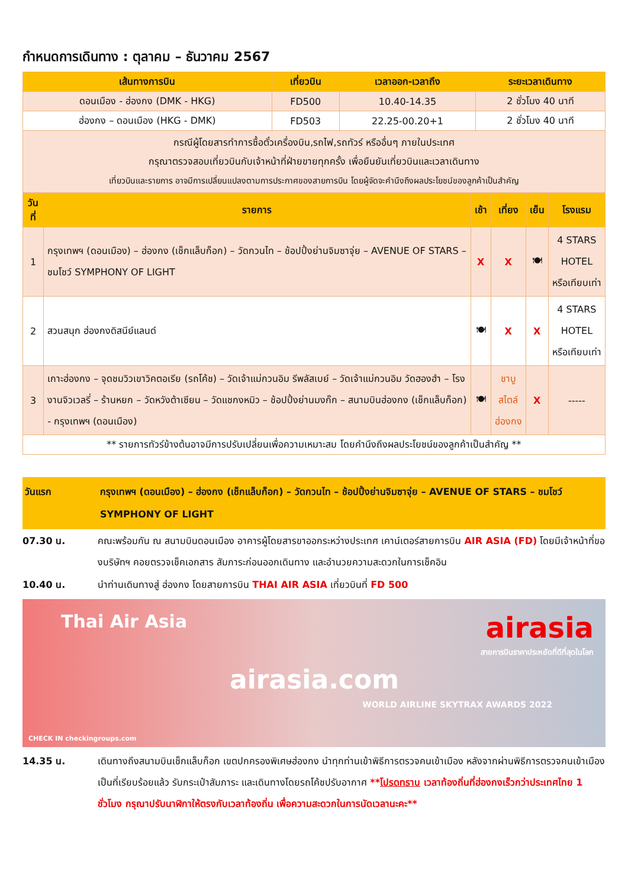กำหนดการเดินทาง : ตุลาคม – ธันวาคม 2567
| เส้นทางการบิน | เที่ยวบิน | เวลาออก-เวลาถึง | ระยะเวลาเดินทาง |
| --- | --- | --- | --- |
| ดอนเมือง - ฮ่องกง (DMK - HKG) | FD500 | 10.40-14.35 | 2 ชั่วโมง 40 นาที |
| ฮ่องกง – ดอนเมือง (HKG - DMK) | FD503 | 22.25-00.20+1 | 2 ชั่วโมง 40 นาที |
| กรณีผู้โดยสารทำการซื้อตั๋วเครื่องบิน,รถไฟ,รถทัวร์ หรืออื่นๆ ภายในประเทศ กรุณาตรวจสอบเที่ยวบินกับเจ้าหน้าที่ฝ่ายขายทุกครั้ง เพื่อยืนยันเที่ยวบินและเวลาเดินทาง เที่ยวบินและรายการ อาจมีการเปลี่ยนแปลงตามการประกาศของสายการบิน โดยผู้จัดจะคำนึงถึงผลประโยชน์ของลูกค้าเป็นสำคัญ | | | |
| วันที่ | รายการ | เช้า | เที่ยง | เย็น | โรงแรม |
| --- | --- | --- | --- | --- | --- |
| 1 | กรุงเทพฯ (ดอนเมือง) – ฮ่องกง (เช็กแล็บก็อก) – วัดกวนไท – ช้อปปิ้งย่านจิมซาจุ่ย – AVENUE OF STARS – ชมโชว์ SYMPHONY OF LIGHT | X | X | 🍽 | 4 STARS HOTEL หรือเทียบเท่า |
| 2 | สวนสนุก ฮ่องกงดิสนีย์แลนด์ | 🍽 | X | X | 4 STARS HOTEL หรือเทียบเท่า |
| 3 | เกาะฮ่องกง – จุดชมวิวเขาวิคตอเรีย (รถโค้ช) – วัดเจ้าแม่กวนอิม รีพลัสเบย์ – วัดเจ้าแม่กวนอิม วัดฮองฮำ – โรงงานจิวเวลรี่ – ร้านหยก – วัดหวังต้าเซียน – วัดแชกงหมิว – ช้อปปิ้งย่านมงก๊ก – สนามบินฮ่องกง (เช็กแล็บก็อก) - กรุงเทพฯ (ดอนเมือง) | 🍽 | ชาบู สไตล์ ฮ่องกง | X | ----- |
| ** รายการทัวร์ข้างต้นอาจมีการปรับเปลี่ยนเพื่อความเหมาะสม โดยคำนึงถึงผลประโยชน์ของลูกค้าเป็นสำคัญ ** | | | | | |
วันแรก กรุงเทพฯ (ดอนเมือง) – ฮ่องกง (เช็กแล็บก็อก) – วัดกวนไท – ช้อปปิ้งย่านจิมซาจุ่ย – AVENUE OF STARS – ชมโชว์ SYMPHONY OF LIGHT
07.30 น. คณะพร้อมกัน ณ สนามบินดอนเมือง อาคารผู้โดยสารขาออกระหว่างประเทศ เคาน์เตอร์สายการบิน AIR ASIA (FD) โดยมีเจ้าหน้าที่ของบริษัทฯ คอยตรวจเช็คเอกสาร สัมภาระก่อนออกเดินทาง และอำนวยความสะดวกในการเช็คอิน
10.40 น. นำท่านเดินทางสู่ ฮ่องกง โดยสายการบิน THAI AIR ASIA เที่ยวบินที่ FD 500
Thai Air Asia airasia
สายการบินราคาประหยัดที่ดีที่สุดในโลก
airasia.com
WORLD AIRLINE SKYTRAX AWARDS 2022
CHECK IN checkingroups.com
14.35 น. เดินทางถึงสนามบินเช็กแล็บก็อก เขตปกครองพิเศษฮ่องกง นำทุกท่านเข้าพิธีการตรวจคนเข้าเมือง หลังจากผ่านพิธีการตรวจคนเข้าเมืองเป็นที่เรียบร้อยแล้ว รับกระเป๋าสัมภาระ และเดินทางโดยรถโค้ชปรับอากาศ **โปรดทราบ เวลาท้องถิ่นที่ฮ่องกงเร็วกว่าประเทศไทย 1 ชั่วโมง กรุณาปรับนาฬิกาให้ตรงกับเวลาท้องถิ่น เพื่อความสะดวกในการนัดเวลานะคะ**